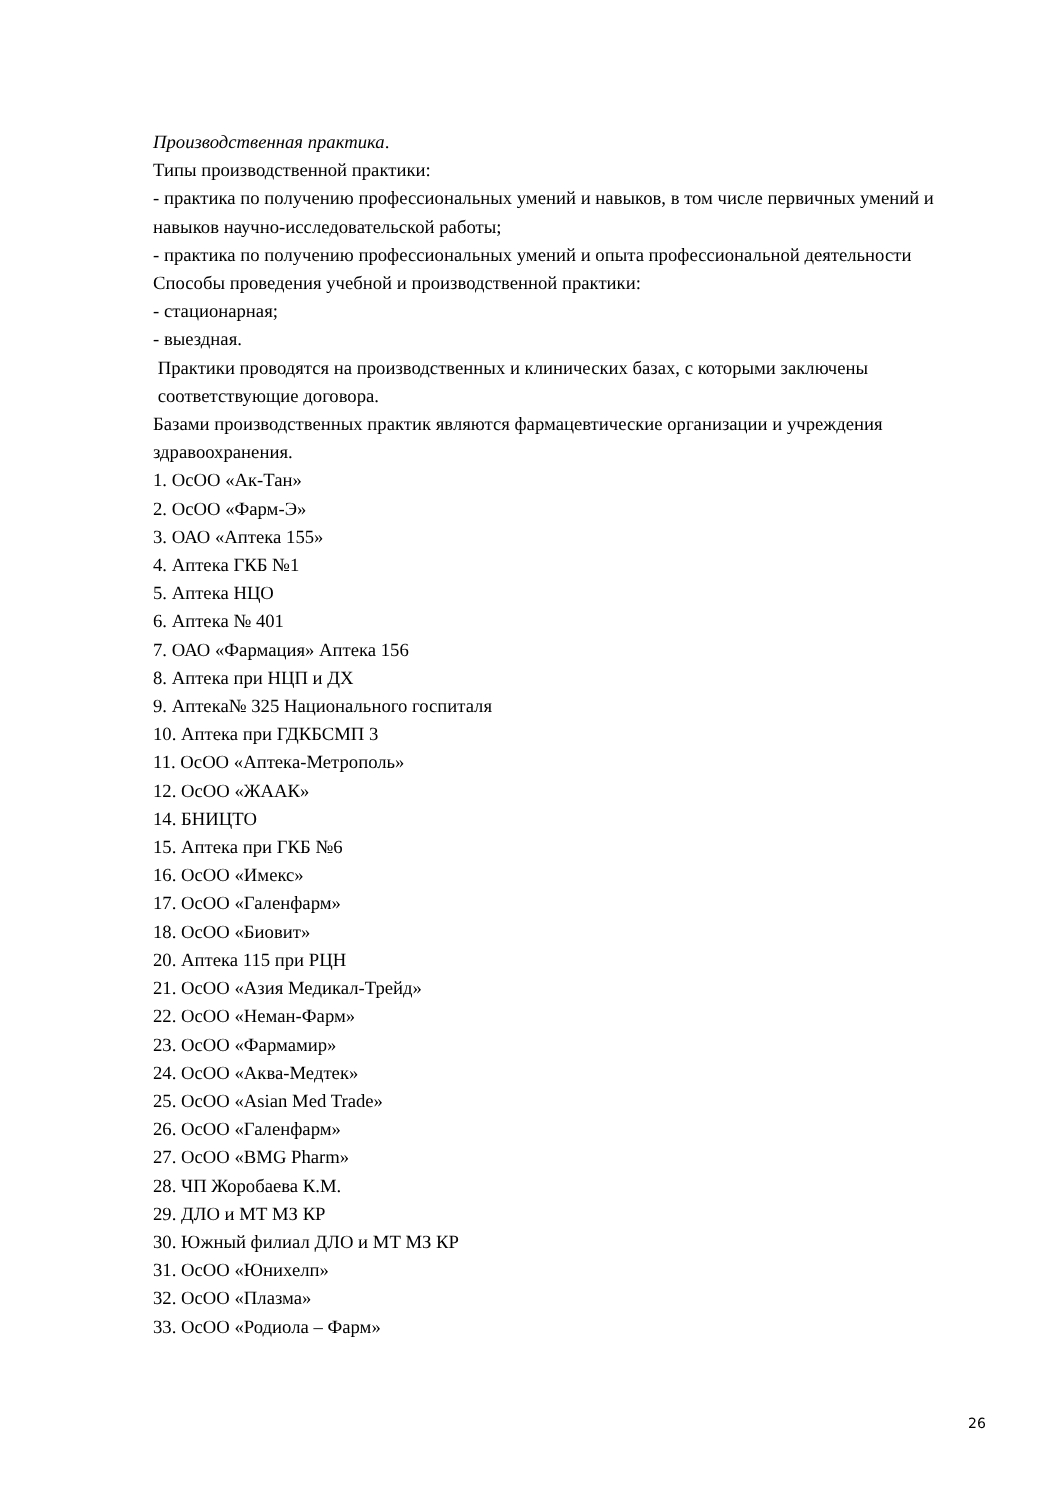Производственная практика.
Типы производственной практики:
- практика по получению профессиональных умений и навыков, в том числе первичных умений и навыков научно-исследовательской работы;
- практика по получению профессиональных умений и опыта профессиональной деятельности
Способы проведения учебной и производственной практики:
- стационарная;
- выездная.
Практики проводятся на производственных и клинических базах, с которыми заключены
соответствующие договора.
Базами производственных практик являются фармацевтические организации и учреждения здравоохранения.
1. ОсОО «Ак-Тан»
2. ОсОО «Фарм-Э»
3. ОАО «Аптека 155»
4. Аптека ГКБ №1
5. Аптека НЦО
6. Аптека № 401
7. ОАО «Фармация» Аптека 156
8. Аптека при НЦП и ДХ
9. Аптека№ 325 Национального госпиталя
10. Аптека при ГДКБСМП 3
11. ОсОО «Аптека-Метрополь»
12. ОсОО «ЖААК»
14. БНИЦТО
15. Аптека при ГКБ №6
16. ОсОО «Имекс»
17. ОсОО «Галенфарм»
18. ОсОО «Биовит»
20. Аптека 115 при РЦН
21. ОсОО «Азия Медикал-Трейд»
22. ОсОО «Неман-Фарм»
23. ОсОО «Фармамир»
24. ОсОО «Аква-Медтек»
25. ОсОО «Asian Med Trade»
26. ОсОО «Галенфарм»
27. ОсОО «BMG Pharm»
28. ЧП Жоробаева К.М.
29. ДЛО и МТ МЗ КР
30. Южный филиал ДЛО и МТ МЗ КР
31. ОсОО «Юнихелп»
32. ОсОО «Плазма»
33. ОсОО «Родиола – Фарм»
26